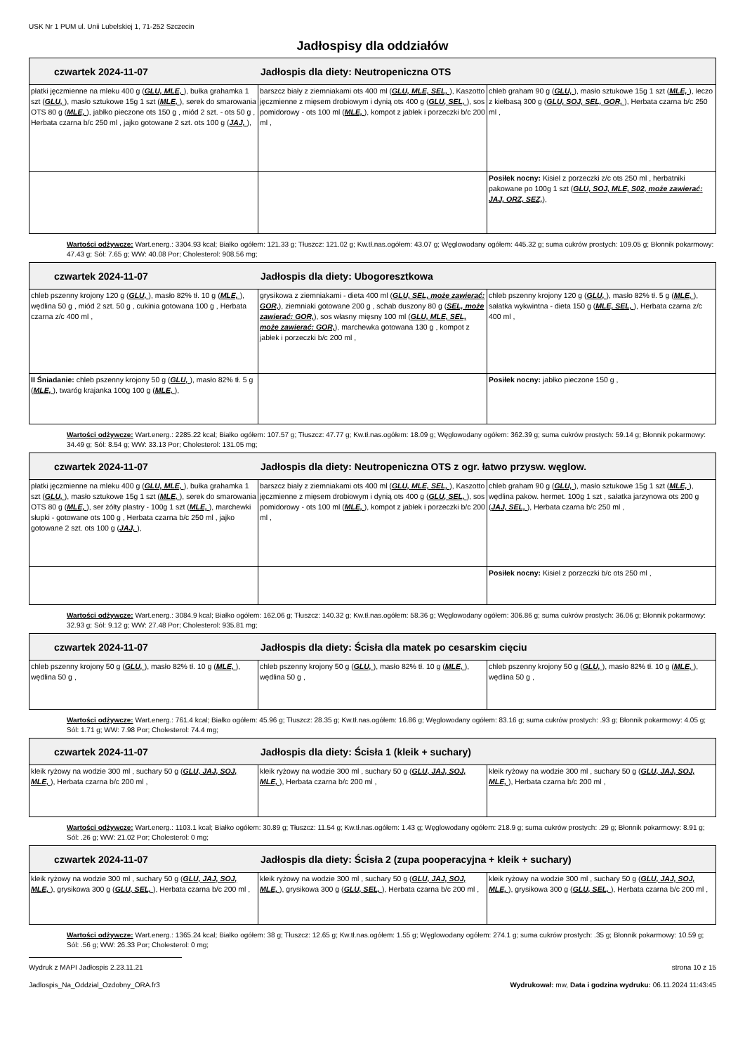USK Nr 1 PUM ul. Unii Lubelskiej 1, 71-252 Szczecin
Jadłospisy dla oddziałów
| czwartek 2024-11-07 Jadłospis dla diety: Neutropeniczna OTS | | |
| --- | --- | --- |
| płatki jęczmienne na mleku 400 g ( GLU, MLE, ), bułka grahamka 1 szt ( GLU, ), masło sztukowe 15g 1 szt ( MLE, ), serek do smarowania OTS 80 g ( MLE, ), jabłko pieczone ots 150 g , miód 2 szt. - ots 50 g , Herbata czarna b/c 250 ml , jajko gotowane 2 szt. ots 100 g ( JAJ, ), | barszcz biały z ziemniakami ots 400 ml ( GLU, MLE, SEL, ), Kaszotto jęczmienne z mięsem drobiowym i dynią ots 400 g ( GLU, SEL, ), sos pomidorowy - ots 100 ml ( MLE, ), kompot z jabłek i porzeczki b/c 200 ml , | chleb graham 90 g ( GLU, ), masło sztukowe 15g 1 szt ( MLE, ), leczo z kiełbasą 300 g ( GLU, SOJ, SEL, GOR, ), Herbata czarna b/c 250 ml , |
| | | Posiłek nocny: Kisiel z porzeczki z/c ots 250 ml , herbatniki pakowane po 100g 1 szt ( GLU, SOJ, MLE, S02, może zawierać: JAJ, ORZ, SEZ, ), |
Wartości odżywcze: Wart.energ.: 3304.93 kcal; Białko ogółem: 121.33 g; Tłuszcz: 121.02 g; Kw.tł.nas.ogółem: 43.07 g; Węglowodany ogółem: 445.32 g; suma cukrów prostych: 109.05 g; Błonnik pokarmowy: 47.43 g; Sól: 7.65 g; WW: 40.08 Por; Cholesterol: 908.56 mg;
| czwartek 2024-11-07 Jadłospis dla diety: Ubogoresztkowa | | |
| --- | --- | --- |
| chleb pszenny krojony 120 g ( GLU, ), masło 82% tł. 10 g ( MLE, ), wędlina 50 g , miód 2 szt. 50 g , cukinia gotowana 100 g , Herbata czarna z/c 400 ml , | grysikowa z ziemniakami - dieta 400 ml ( GLU, SEL, może zawierać: GOR, ), ziemniaki gotowane 200 g , schab duszony 80 g ( SEL, może zawierać: GOR, ), sos własny mięsny 100 ml ( GLU, MLE, SEL, może zawierać: GOR, ), marchewka gotowana 130 g , kompot z jabłek i porzeczki b/c 200 ml , | chleb pszenny krojony 120 g ( GLU, ), masło 82% tł. 5 g ( MLE, ), sałatka wykwintna - dieta 150 g ( MLE, SEL, ), Herbata czarna z/c 400 ml , |
| II Śniadanie: chleb pszenny krojony 50 g ( GLU, ), masło 82% tł. 5 g ( MLE, ), twaróg krajanka 100g 100 g ( MLE, ), | | Posiłek nocny: jabłko pieczone 150 g , |
Wartości odżywcze: Wart.energ.: 2285.22 kcal; Białko ogółem: 107.57 g; Tłuszcz: 47.77 g; Kw.tł.nas.ogółem: 18.09 g; Węglowodany ogółem: 362.39 g; suma cukrów prostych: 59.14 g; Błonnik pokarmowy: 34.49 g; Sól: 8.54 g; WW: 33.13 Por; Cholesterol: 131.05 mg;
| czwartek 2024-11-07 Jadłospis dla diety: Neutropeniczna OTS z ogr. łatwo przysw. węglow. | | |
| --- | --- | --- |
| płatki jęczmienne na mleku 400 g ( GLU, MLE, ), bułka grahamka 1 szt ( GLU, ), masło sztukowe 15g 1 szt ( MLE, ), serek do smarowania OTS 80 g ( MLE, ), ser żółty plastry - 100g 1 szt ( MLE, ), marchewki słupki - gotowane ots 100 g , Herbata czarna b/c 250 ml , jajko gotowane 2 szt. ots 100 g ( JAJ, ), | barszcz biały z ziemniakami ots 400 ml ( GLU, MLE, SEL, ), Kaszotto jęczmienne z mięsem drobiowym i dynią ots 400 g ( GLU, SEL, ), sos pomidorowy - ots 100 ml ( MLE, ), kompot z jabłek i porzeczki b/c 200 ml , | chleb graham 90 g ( GLU, ), masło sztukowe 15g 1 szt ( MLE, ), wędlina pakow. hermet. 100g 1 szt , sałatka jarzynowa ots 200 g ( JAJ, SEL, ), Herbata czarna b/c 250 ml , |
| | | Posiłek nocny: Kisiel z porzeczki b/c ots 250 ml , |
Wartości odżywcze: Wart.energ.: 3084.9 kcal; Białko ogółem: 162.06 g; Tłuszcz: 140.32 g; Kw.tł.nas.ogółem: 58.36 g; Węglowodany ogółem: 306.86 g; suma cukrów prostych: 36.06 g; Błonnik pokarmowy: 32.93 g; Sól: 9.12 g; WW: 27.48 Por; Cholesterol: 935.81 mg;
| czwartek 2024-11-07 Jadłospis dla diety: Ścisła dla matek po cesarskim cięciu | | |
| --- | --- | --- |
| chleb pszenny krojony 50 g ( GLU, ), masło 82% tł. 10 g ( MLE, ), wędlina 50 g , | chleb pszenny krojony 50 g ( GLU, ), masło 82% tł. 10 g ( MLE, ), wędlina 50 g , | chleb pszenny krojony 50 g ( GLU, ), masło 82% tł. 10 g ( MLE, ), wędlina 50 g , |
Wartości odżywcze: Wart.energ.: 761.4 kcal; Białko ogółem: 45.96 g; Tłuszcz: 28.35 g; Kw.tł.nas.ogółem: 16.86 g; Węglowodany ogółem: 83.16 g; suma cukrów prostych: .93 g; Błonnik pokarmowy: 4.05 g; Sól: 1.71 g; WW: 7.98 Por; Cholesterol: 74.4 mg;
| czwartek 2024-11-07 Jadłospis dla diety: Ścisła 1 (kleik + suchary) | | |
| --- | --- | --- |
| kleik ryżowy na wodzie 300 ml , suchary 50 g ( GLU, JAJ, SOJ, MLE, ), Herbata czarna b/c 200 ml , | kleik ryżowy na wodzie 300 ml , suchary 50 g ( GLU, JAJ, SOJ, MLE, ), Herbata czarna b/c 200 ml , | kleik ryżowy na wodzie 300 ml , suchary 50 g ( GLU, JAJ, SOJ, MLE, ), Herbata czarna b/c 200 ml , |
Wartości odżywcze: Wart.energ.: 1103.1 kcal; Białko ogółem: 30.89 g; Tłuszcz: 11.54 g; Kw.tł.nas.ogółem: 1.43 g; Węglowodany ogółem: 218.9 g; suma cukrów prostych: .29 g; Błonnik pokarmowy: 8.91 g; Sól: .26 g; WW: 21.02 Por; Cholesterol: 0 mg;
| czwartek 2024-11-07 Jadłospis dla diety: Ścisła 2 (zupa pooperacyjna + kleik + suchary) | | |
| --- | --- | --- |
| kleik ryżowy na wodzie 300 ml , suchary 50 g ( GLU, JAJ, SOJ, MLE, ), grysikowa 300 g ( GLU, SEL, ), Herbata czarna b/c 200 ml , | kleik ryżowy na wodzie 300 ml , suchary 50 g ( GLU, JAJ, SOJ, MLE, ), grysikowa 300 g ( GLU, SEL, ), Herbata czarna b/c 200 ml , | kleik ryżowy na wodzie 300 ml , suchary 50 g ( GLU, JAJ, SOJ, MLE, ), grysikowa 300 g ( GLU, SEL, ), Herbata czarna b/c 200 ml , |
Wartości odżywcze: Wart.energ.: 1365.24 kcal; Białko ogółem: 38 g; Tłuszcz: 12.65 g; Kw.tł.nas.ogółem: 1.55 g; Węglowodany ogółem: 274.1 g; suma cukrów prostych: .35 g; Błonnik pokarmowy: 10.59 g; Sól: .56 g; WW: 26.33 Por; Cholesterol: 0 mg;
Wydruk z MAPI Jadłospis 2.23.11.21 strona 10 z 15
Jadlospis_Na_Oddzial_Ozdobny_ORA.fr3 Wydrukował: mw, Data i godzina wydruku: 06.11.2024 11:43:45